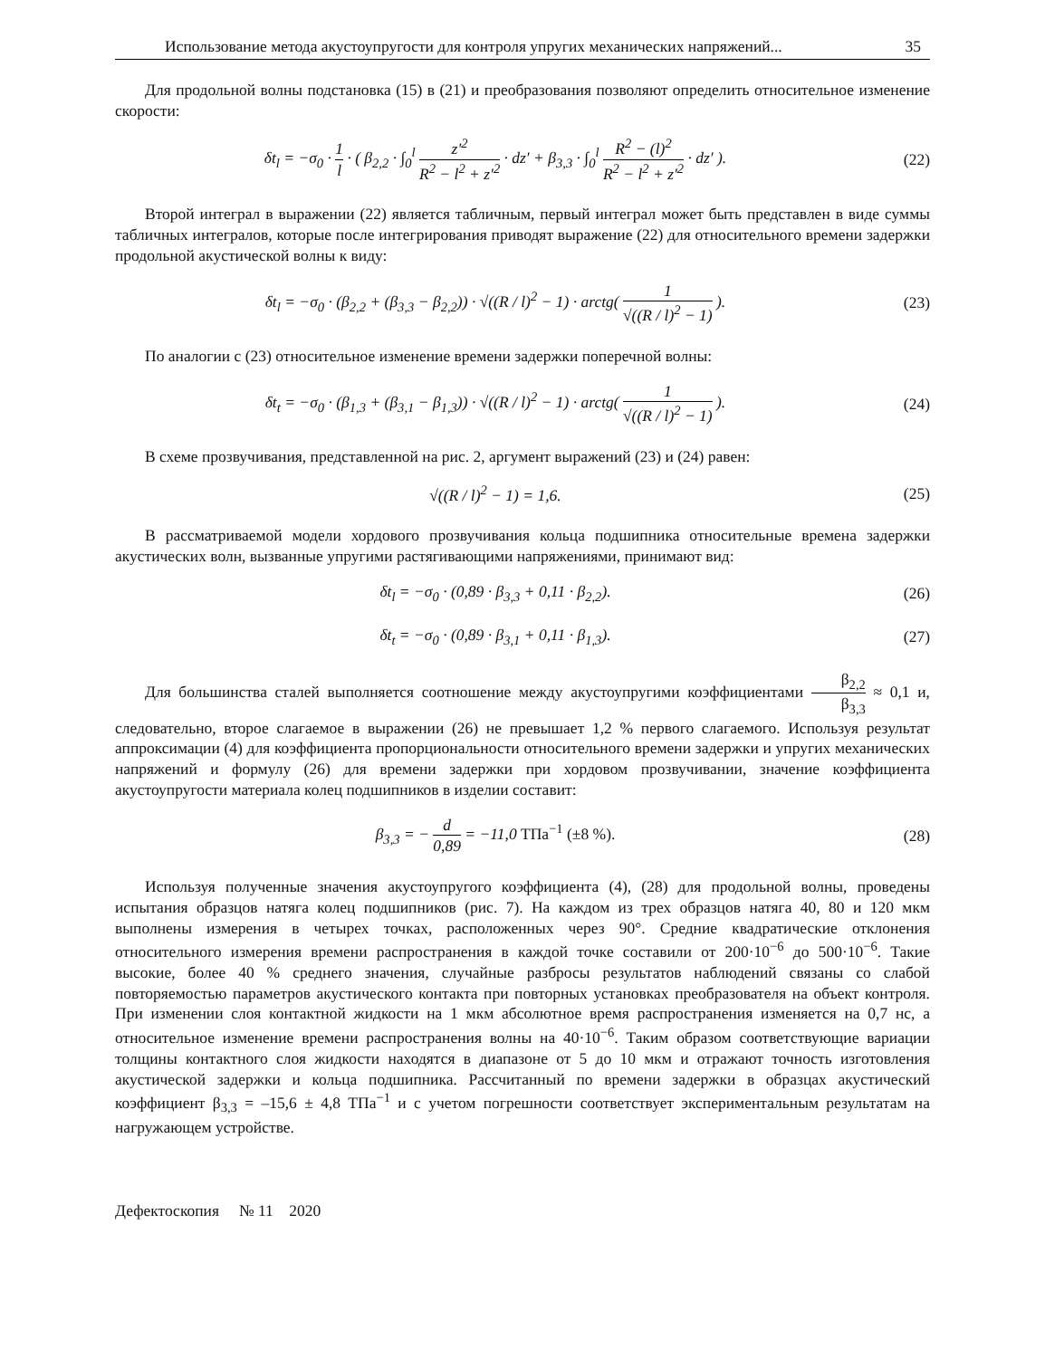Использование метода акустоупругости для контроля упругих механических напряжений... 35
Для продольной волны подстановка (15) в (21) и преобразования позволяют определить относительное изменение скорости:
δt<sub>l</sub> = −σ<sub>0</sub> · 1 l · ( β<sub>2,2</sub> · ∫<sub>0</sub><sup>l</sup> z′<sup>2</sup> R<sup>2</sup> − l<sup>2</sup> + z′<sup>2</sup> · dz′ + β<sub>3,3</sub> · ∫<sub>0</sub><sup>l</sup> R<sup>2</sup> − (l)<sup>2</sup> R<sup>2</sup> − l<sup>2</sup> + z′<sup>2</sup> · dz′ ).
(22)
Второй интеграл в выражении (22) является табличным, первый интеграл может быть представлен в виде суммы табличных интегралов, которые после интегрирования приводят выражение (22) для относительного времени задержки продольной акустической волны к виду:
δt<sub>l</sub> = −σ<sub>0</sub> · (β<sub>2,2</sub> + (β<sub>3,3</sub> − β<sub>2,2</sub>)) · √((R / l)<sup>2</sup> − 1) · arctg( 1 √((R / l)<sup>2</sup> − 1) ).
(23)
По аналогии с (23) относительное изменение времени задержки поперечной волны:
δt<sub>t</sub> = −σ<sub>0</sub> · (β<sub>1,3</sub> + (β<sub>3,1</sub> − β<sub>1,3</sub>)) · √((R / l)<sup>2</sup> − 1) · arctg( 1 √((R / l)<sup>2</sup> − 1) ).
(24)
В схеме прозвучивания, представленной на рис. 2, аргумент выражений (23) и (24) равен:
√((R / l)<sup>2</sup> − 1) = 1,6. (25)
В рассматриваемой модели хордового прозвучивания кольца подшипника относительные времена задержки акустических волн, вызванные упругими растягивающими напряжениями, принимают вид:
δt<sub>l</sub> = −σ<sub>0</sub> · (0,89 · β<sub>3,3</sub> + 0,11 · β<sub>2,2</sub>).
(26)
δt<sub>t</sub> = −σ<sub>0</sub> · (0,89 · β<sub>3,1</sub> + 0,11 · β<sub>1,3</sub>).
(27)
Для большинства сталей выполняется соотношение между акустоупругими коэффициентами β<sub>2,2</sub> β<sub>3,3</sub> ≈ 0,1 и, следовательно, второе слагаемое в выражении (26) не превышает 1,2 % первого слагаемого. Используя результат аппроксимации (4) для коэффициента пропорциональности относительного времени задержки и упругих механических напряжений и формулу (26) для времени задержки при хордовом прозвучивании, значение коэффициента акустоупругости материала колец подшипников в изделии составит:
β<sub>3,3</sub> = − d 0,89 = −11,0 ТПа<sup>−1</sup> (±8 %).
(28)
Используя полученные значения акустоупругого коэффициента (4), (28) для продольной волны, проведены испытания образцов натяга колец подшипников (рис. 7). На каждом из трех образцов натяга 40, 80 и 120 мкм выполнены измерения в четырех точках, расположенных через 90°. Средние квадратические отклонения относительного измерения времени распространения в каждой точке составили от 200·10<sup>−6</sup> до 500·10<sup>−6</sup>. Такие высокие, более 40 % среднего значения, случайные разбросы результатов наблюдений связаны со слабой повторяемостью параметров акустического контакта при повторных установках преобразователя на объект контроля. При изменении слоя контактной жидкости на 1 мкм абсолютное время распространения изменяется на 0,7 нс, а относительное изменение времени распространения волны на 40·10<sup>−6</sup>. Таким образом соответствующие вариации толщины контактного слоя жидкости находятся в диапазоне от 5 до 10 мкм и отражают точность изготовления акустической задержки и кольца подшипника. Рассчитанный по времени задержки в образцах акустический коэффициент β<sub>3,3</sub> = –15,6 ± 4,8 ТПа<sup>−1</sup> и с учетом погрешности соответствует экспериментальным результатам на нагружающем устройстве.
Дефектоскопия № 11 2020